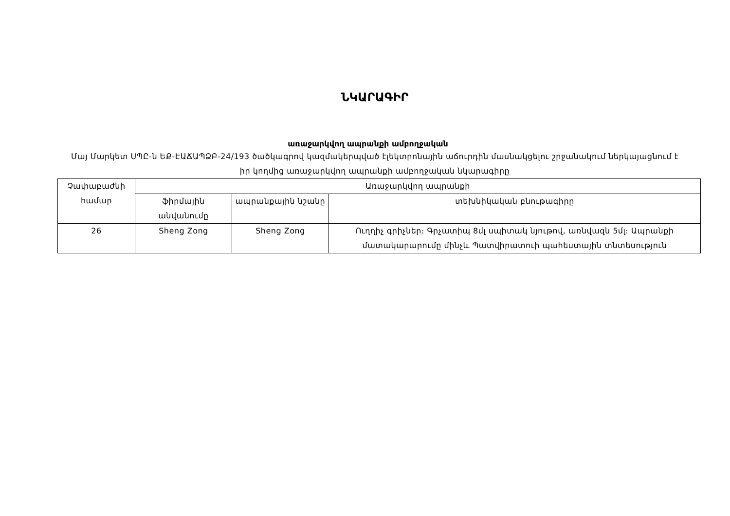ՆԿԱՐԱԳԻՐ
առաջարկվող ապրանքի ամբողջական
Մայ Մարկետ ՍՊԸ-ն ԵՔ-ԷԱՃԱՊՁԲ-24/193 ծածկագրով կազմակերպված էլեկտրոնային աճուրդին մասնակցելու շրջանակում ներկայացնում է իր կողմից առաջարկվող ապրանքի ամբողջական նկարագիրը
| Չափաբաժնի համար | Առաջարկվող ապրանքի | | |
| --- | --- | --- | --- |
| | ֆիրմային անվանումը | ապրանքային նշանը | տեխնիկական բնութագիրը |
| 26 | Sheng Zong | Sheng Zong | Ուղղիչ գրիչներ։ Գրչատիպ 8մլ սպիտակ նյութով, առնվազն 5մլ։ Ապրանքի մատակարարումը մինչև Պատվիրատուի պահեստային տնտեսություն |